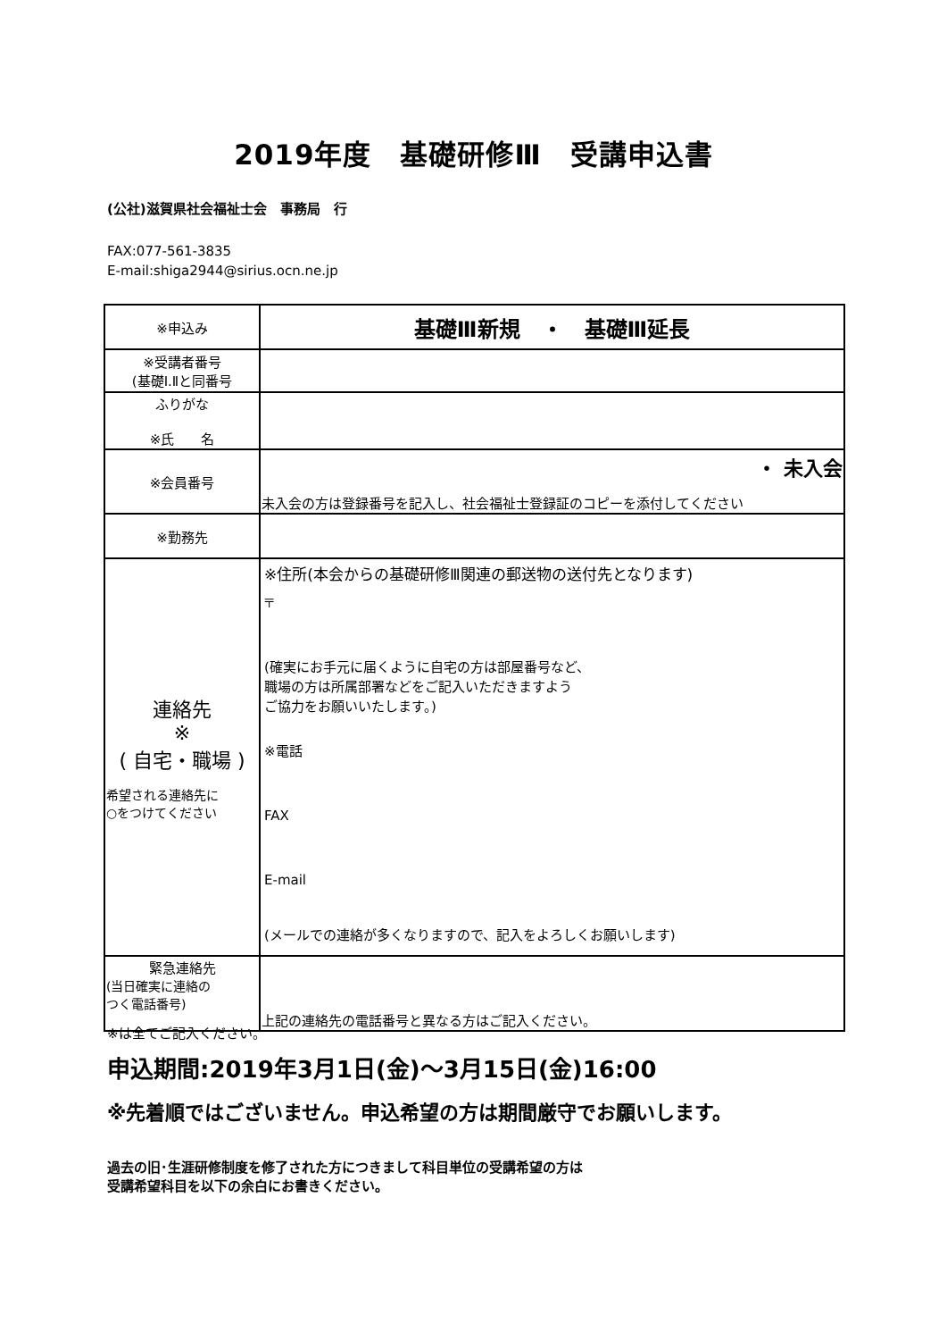2019年度　基礎研修Ⅲ　受講申込書
(公社)滋賀県社会福祉士会　事務局　行
FAX:077-561-3835
E-mail:shiga2944@sirius.ocn.ne.jp
| ※申込み | 基礎Ⅲ新規 ・ 基礎Ⅲ延長 |
| ※受講者番号 (基礎Ⅰ.Ⅱと同番号 | |
| ふりがな ※氏 名 | |
| ※会員番号 | ・ 未入会 未入会の方は登録番号を記入し、社会福祉士登録証のコピーを添付してください |
| ※勤務先 | |
| 連絡先 ※ ( 自宅・職場 ) 希望される連絡先に ○をつけてください | ※住所(本会からの基礎研修Ⅲ関連の郵送物の送付先となります) 〒 (確実にお手元に届くように自宅の方は部屋番号など、 職場の方は所属部署などをご記入いただきますよう ご協力をお願いいたします。) ※電話 FAX E-mail (メールでの連絡が多くなりますので、記入をよろしくお願いします) |
| 緊急連絡先 (当日確実に連絡の つく電話番号) | 上記の連絡先の電話番号と異なる方はご記入ください。 |
※は全てご記入ください。
申込期間:2019年3月1日(金)～3月15日(金)16:00
※先着順ではございません。申込希望の方は期間厳守でお願いします。
過去の旧･生涯研修制度を修了された方につきまして科目単位の受講希望の方は
受講希望科目を以下の余白にお書きください。